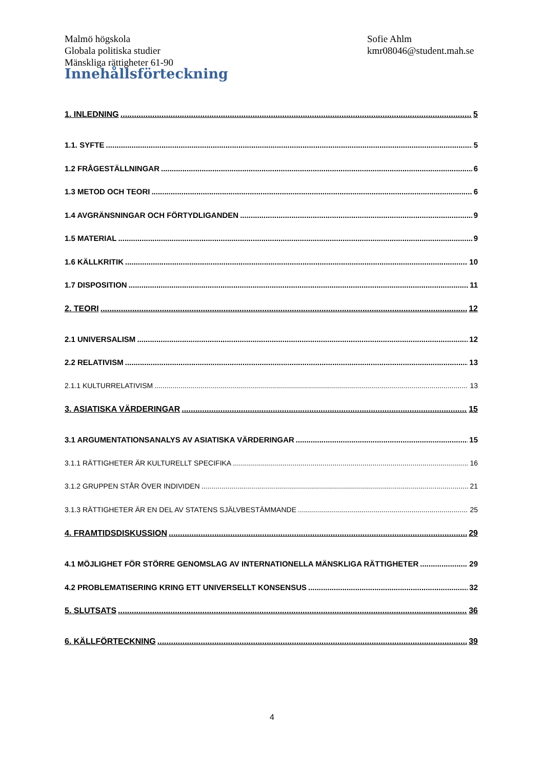Malmö högskola
Globala politiska studier
Mänskliga rättigheter 61-90
Sofie Ahlm
kmr08046@student.mah.se
Innehållsförteckning
1. INLEDNING 5
1.1. SYFTE 5
1.2 FRÅGESTÄLLNINGAR 6
1.3 METOD OCH TEORI 6
1.4 AVGRÄNSNINGAR OCH FÖRTYDLIGANDEN 9
1.5 MATERIAL 9
1.6 KÄLLKRITIK 10
1.7 DISPOSITION 11
2. TEORI 12
2.1 UNIVERSALISM 12
2.2 RELATIVISM 13
2.1.1 KULTURRELATIVISM 13
3. ASIATISKA VÄRDERINGAR 15
3.1 ARGUMENTATIONSANALYS AV ASIATISKA VÄRDERINGAR 15
3.1.1 RÄTTIGHETER ÄR KULTURELLT SPECIFIKA 16
3.1.2 GRUPPEN STÅR ÖVER INDIVIDEN 21
3.1.3 RÄTTIGHETER ÄR EN DEL AV STATENS SJÄLVBESTÄMMANDE 25
4. FRAMTIDSDISKUSSION 29
4.1 MÖJLIGHET FÖR STÖRRE GENOMSLAG AV INTERNATIONELLA MÄNSKLIGA RÄTTIGHETER 29
4.2 PROBLEMATISERING KRING ETT UNIVERSELLT KONSENSUS 32
5. SLUTSATS 36
6. KÄLLFÖRTECKNING 39
4